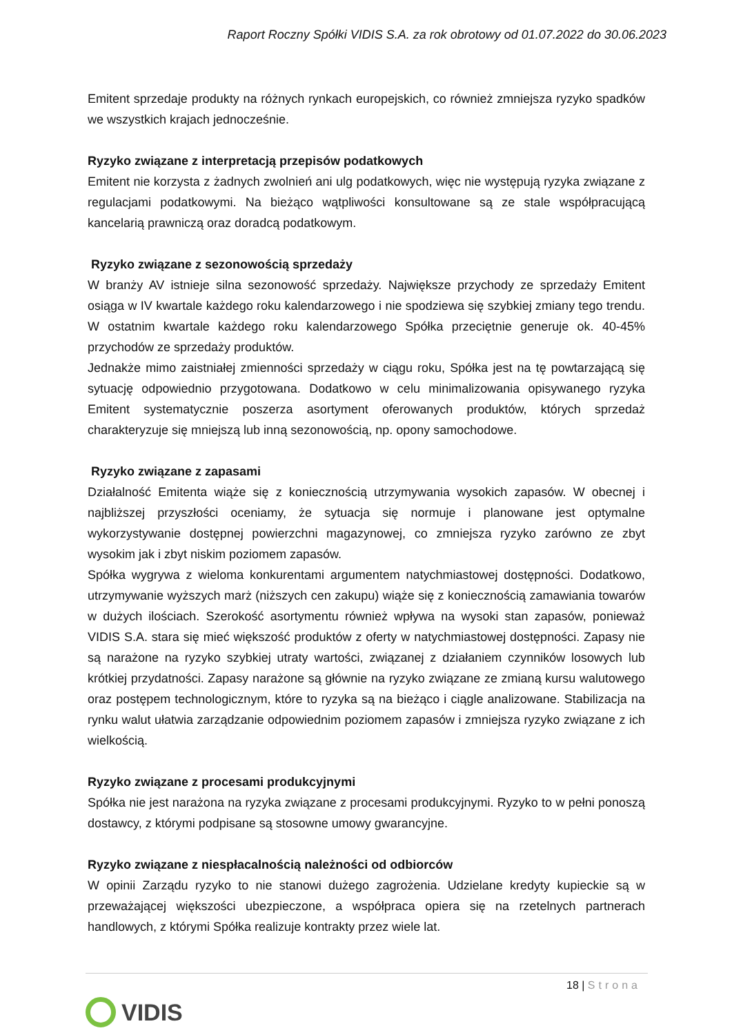Raport Roczny Spółki VIDIS S.A. za rok obrotowy od 01.07.2022 do 30.06.2023
Emitent sprzedaje produkty na różnych rynkach europejskich, co również zmniejsza ryzyko spadków we wszystkich krajach jednocześnie.
Ryzyko związane z interpretacją przepisów podatkowych
Emitent nie korzysta z żadnych zwolnień ani ulg podatkowych, więc nie występują ryzyka związane z regulacjami podatkowymi. Na bieżąco wątpliwości konsultowane są ze stale współpracującą kancelarią prawniczą oraz doradcą podatkowym.
Ryzyko związane z sezonowością sprzedaży
W branży AV istnieje silna sezonowość sprzedaży. Największe przychody ze sprzedaży Emitent osiąga w IV kwartale każdego roku kalendarzowego i nie spodziewa się szybkiej zmiany tego trendu. W ostatnim kwartale każdego roku kalendarzowego Spółka przeciętnie generuje ok. 40-45% przychodów ze sprzedaży produktów.
Jednakże mimo zaistniałej zmienności sprzedaży w ciągu roku, Spółka jest na tę powtarzającą się sytuację odpowiednio przygotowana. Dodatkowo w celu minimalizowania opisywanego ryzyka Emitent systematycznie poszerza asortyment oferowanych produktów, których sprzedaż charakteryzuje się mniejszą lub inną sezonowością, np. opony samochodowe.
Ryzyko związane z zapasami
Działalność Emitenta wiąże się z koniecznością utrzymywania wysokich zapasów. W obecnej i najbliższej przyszłości oceniamy, że sytuacja się normuje i planowane jest optymalne wykorzystywanie dostępnej powierzchni magazynowej, co zmniejsza ryzyko zarówno ze zbyt wysokim jak i zbyt niskim poziomem zapasów.
Spółka wygrywa z wieloma konkurentami argumentem natychmiastowej dostępności. Dodatkowo, utrzymywanie wyższych marż (niższych cen zakupu) wiąże się z koniecznością zamawiania towarów w dużych ilościach. Szerokość asortymentu również wpływa na wysoki stan zapasów, ponieważ VIDIS S.A. stara się mieć większość produktów z oferty w natychmiastowej dostępności. Zapasy nie są narażone na ryzyko szybkiej utraty wartości, związanej z działaniem czynników losowych lub krótkiej przydatności. Zapasy narażone są głównie na ryzyko związane ze zmianą kursu walutowego oraz postępem technologicznym, które to ryzyka są na bieżąco i ciągle analizowane. Stabilizacja na rynku walut ułatwia zarządzanie odpowiednim poziomem zapasów i zmniejsza ryzyko związane z ich wielkością.
Ryzyko związane z procesami produkcyjnymi
Spółka nie jest narażona na ryzyka związane z procesami produkcyjnymi. Ryzyko to w pełni ponoszą dostawcy, z którymi podpisane są stosowne umowy gwarancyjne.
Ryzyko związane z niespłacalnością należności od odbiorców
W opinii Zarządu ryzyko to nie stanowi dużego zagrożenia. Udzielane kredyty kupieckie są w przeważającej większości ubezpieczone, a współpraca opiera się na rzetelnych partnerach handlowych, z którymi Spółka realizuje kontrakty przez wiele lat.
18 | Strona
VIDIS